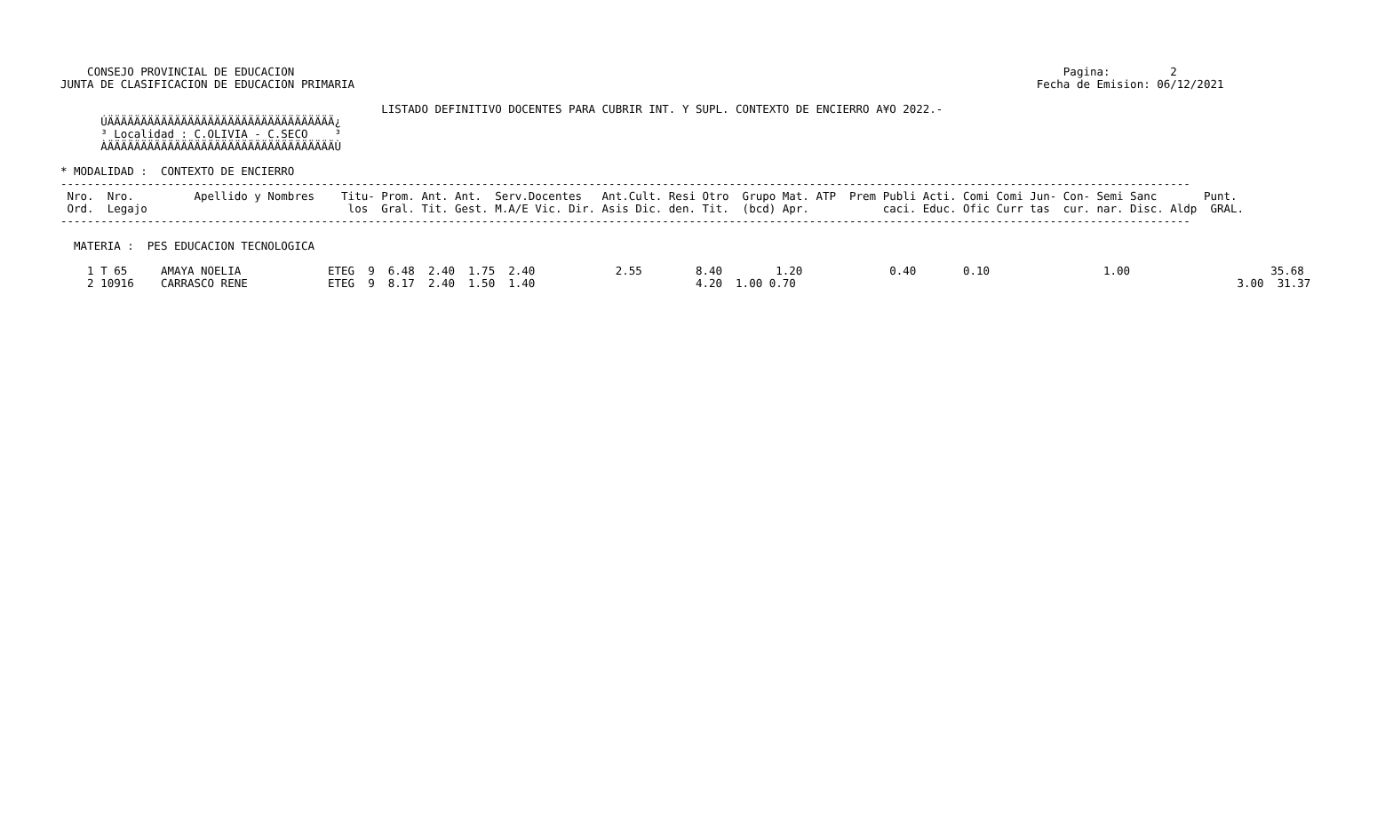CONSEJO PROVINCIAL DE EDUCACION                                                                                                                   Pagina:         2
JUNTA DE CLASIFICACION DE EDUCACION PRIMARIA                                                                                                      Fecha de Emision: 06/12/2021

                                                LISTADO DEFINITIVO DOCENTES PARA CUBRIR INT. Y SUPL. CONTEXTO DE ENCIERRO A¥O 2022.-
      ÚÄÄÄÄÄÄÄÄÄÄÄÄÄÄÄÄÄÄÄÄÄÄÄÄÄÄÄÄÄÄÄÄÄÄ¿
      ³ Localidad : C.OLIVIA - C.SECO    ³
      ÀÄÄÄÄÄÄÄÄÄÄÄÄÄÄÄÄÄÄÄÄÄÄÄÄÄÄÄÄÄÄÄÄÄÄÙ

* MODALIDAD :  CONTEXTO DE ENCIERRO
-------------------------------------------------------------------------------------------------------------------------------------------------------------------------
 Nro.  Nro.         Apellido y Nombres    Titu- Prom. Ant. Ant.  Serv.Docentes   Ant.Cult. Resi Otro  Grupo Mat. ATP  Prem Publi Acti. Comi Comi Jun- Con- Semi Sanc       Punt.
 Ord.  Legajo                              los  Gral. Tit. Gest. M.A/E Vic. Dir. Asis Dic. den. Tit.  (bcd) Apr.           caci. Educ. Ofic Curr tas  cur. nar. Disc. Aldp  GRAL.
-------------------------------------------------------------------------------------------------------------------------------------------------------------------------

  MATERIA :  PES EDUCACION TECNOLOGICA

    1 T 65     AMAYA NOELIA             ETEG  9  6.48  2.40  1.75  2.40            2.55        8.40        1.20             0.40       0.10                 1.00                     35.68
    2 10916    CARRASCO RENE            ETEG  9  8.17  2.40  1.50  1.40                        4.20  1.00 0.70                                                                  3.00  31.37